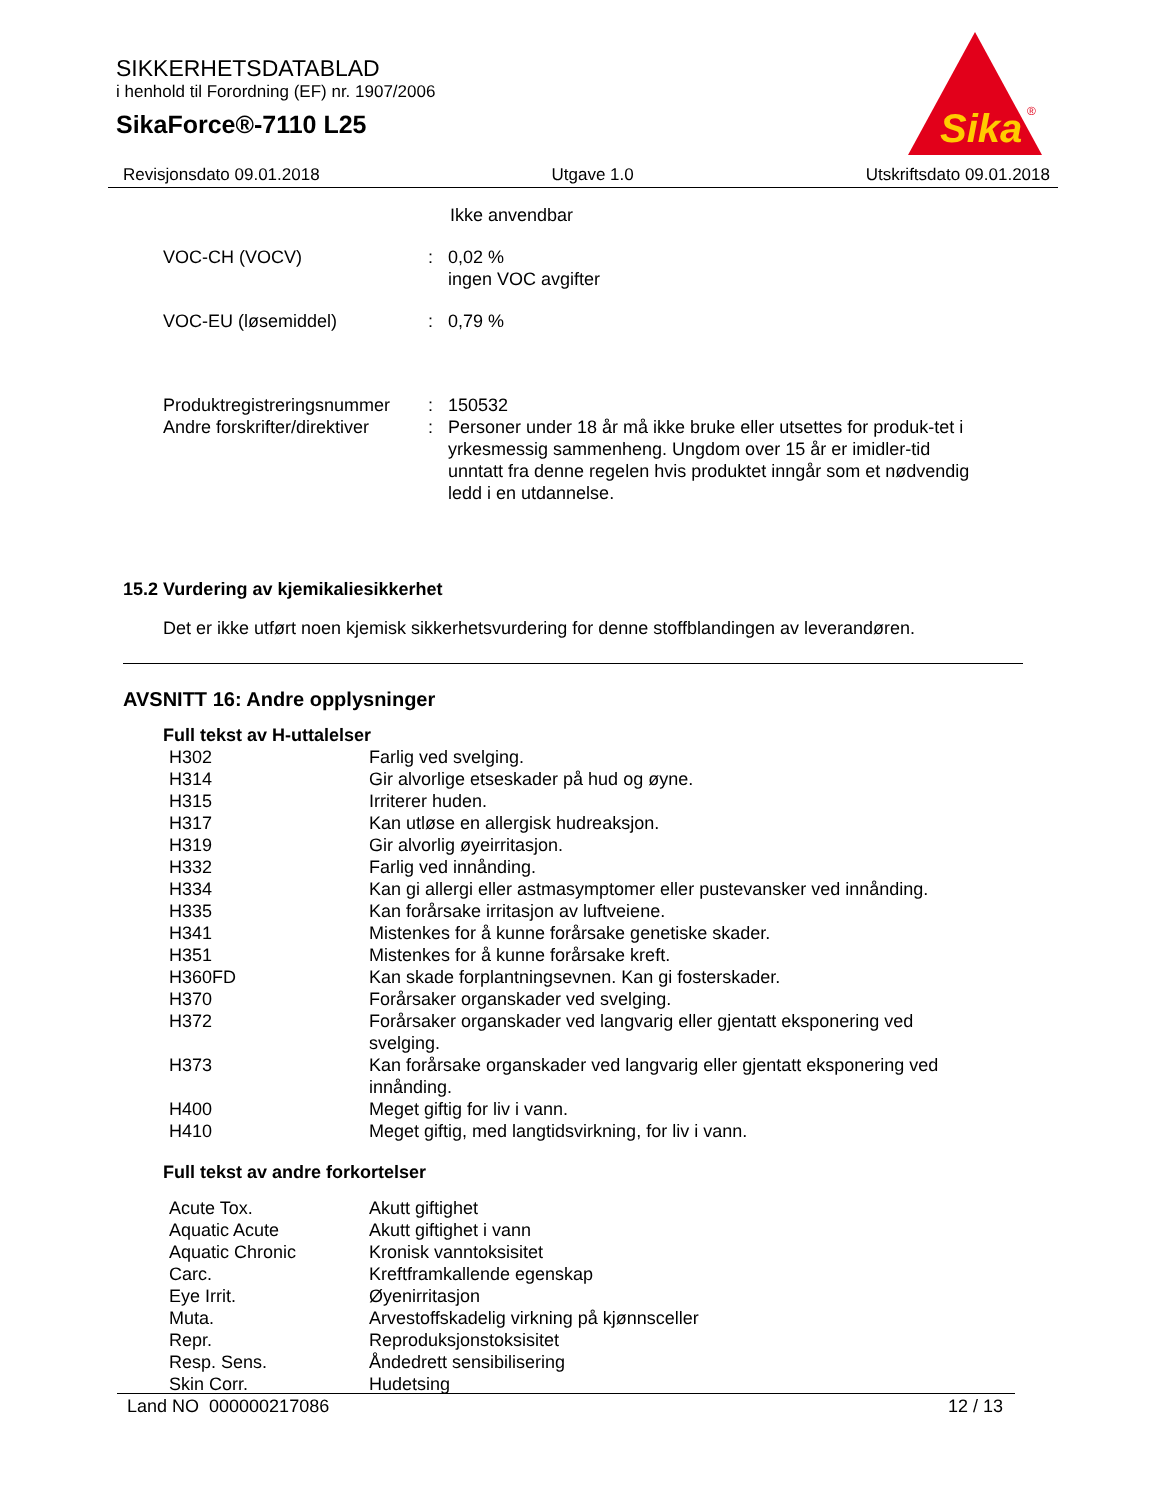SIKKERHETSDATABLAD
i henhold til Forordning (EF) nr. 1907/2006
SikaForce®-7110 L25
Sika
®
Revisjonsdato 09.01.2018 Utgave 1.0 Utskriftsdato 09.01.2018
Ikke anvendbar
| VOC-CH (VOCV) | : | 0,02 % ingen VOC avgifter |
| VOC-EU (løsemiddel) | : | 0,79 % |
| Produktregistreringsnummer | : | 150532 |
| Andre forskrifter/direktiver | : | Personer under 18 år må ikke bruke eller utsettes for produk-tet i yrkesmessig sammenheng. Ungdom over 15 år er imidler-tid unntatt fra denne regelen hvis produktet inngår som et nødvendig ledd i en utdannelse. |
15.2 Vurdering av kjemikaliesikkerhet
Det er ikke utført noen kjemisk sikkerhetsvurdering for denne stoffblandingen av leverandøren.
AVSNITT 16: Andre opplysninger
Full tekst av H-uttalelser
| H302 | Farlig ved svelging. |
| H314 | Gir alvorlige etseskader på hud og øyne. |
| H315 | Irriterer huden. |
| H317 | Kan utløse en allergisk hudreaksjon. |
| H319 | Gir alvorlig øyeirritasjon. |
| H332 | Farlig ved innånding. |
| H334 | Kan gi allergi eller astmasymptomer eller pustevansker ved innånding. |
| H335 | Kan forårsake irritasjon av luftveiene. |
| H341 | Mistenkes for å kunne forårsake genetiske skader. |
| H351 | Mistenkes for å kunne forårsake kreft. |
| H360FD | Kan skade forplantningsevnen. Kan gi fosterskader. |
| H370 | Forårsaker organskader ved svelging. |
| H372 | Forårsaker organskader ved langvarig eller gjentatt eksponering ved svelging. |
| H373 | Kan forårsake organskader ved langvarig eller gjentatt eksponering ved innånding. |
| H400 | Meget giftig for liv i vann. |
| H410 | Meget giftig, med langtidsvirkning, for liv i vann. |
Full tekst av andre forkortelser
| Acute Tox. | Akutt giftighet |
| Aquatic Acute | Akutt giftighet i vann |
| Aquatic Chronic | Kronisk vanntoksisitet |
| Carc. | Kreftframkallende egenskap |
| Eye Irrit. | Øyenirritasjon |
| Muta. | Arvestoffskadelig virkning på kjønnsceller |
| Repr. | Reproduksjonstoksisitet |
| Resp. Sens. | Åndedrett sensibilisering |
| Skin Corr. | Hudetsing |
Land NO 000000217086 12 / 13